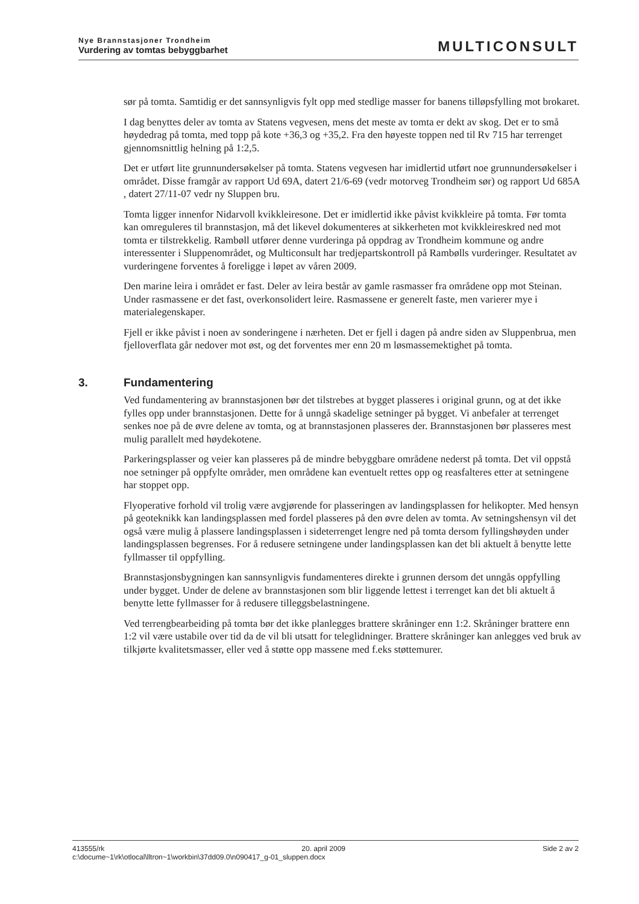Nye Brannstasjoner Trondheim
Vurdering av tomtas bebyggbarhet
MULTICONSULT
sør på tomta. Samtidig er det sannsynligvis fylt opp med stedlige masser for banens tilløpsfylling mot brokaret.
I dag benyttes deler av tomta av Statens vegvesen, mens det meste av tomta er dekt av skog. Det er to små høydedrag på tomta, med topp på kote +36,3 og +35,2. Fra den høyeste toppen ned til Rv 715 har terrenget gjennomsnittlig helning på 1:2,5.
Det er utført lite grunnundersøkelser på tomta. Statens vegvesen har imidlertid utført noe grunnundersøkelser i området. Disse framgår av rapport Ud 69A, datert 21/6-69 (vedr motorveg Trondheim sør) og rapport Ud 685A , datert 27/11-07 vedr ny Sluppen bru.
Tomta ligger innenfor Nidarvoll kvikkleiresone. Det er imidlertid ikke påvist kvikkleire på tomta. Før tomta kan omreguleres til brannstasjon, må det likevel dokumenteres at sikkerheten mot kvikkleireskred ned mot tomta er tilstrekkelig. Rambøll utfører denne vurderinga på oppdrag av Trondheim kommune og andre interessenter i Sluppenområdet, og Multiconsult har tredjepartskontroll på Rambølls vurderinger. Resultatet av vurderingene forventes å foreligge i løpet av våren 2009.
Den marine leira i området er fast. Deler av leira består av gamle rasmasser fra områdene opp mot Steinan. Under rasmassene er det fast, overkonsolidert leire. Rasmassene er generelt faste, men varierer mye i materialegenskaper.
Fjell er ikke påvist i noen av sonderingene i nærheten. Det er fjell i dagen på andre siden av Sluppenbrua, men fjelloverflata går nedover mot øst, og det forventes mer enn 20 m løsmassemektighet på tomta.
3. Fundamentering
Ved fundamentering av brannstasjonen bør det tilstrebes at bygget plasseres i original grunn, og at det ikke fylles opp under brannstasjonen. Dette for å unngå skadelige setninger på bygget. Vi anbefaler at terrenget senkes noe på de øvre delene av tomta, og at brannstasjonen plasseres der. Brannstasjonen bør plasseres mest mulig parallelt med høydekotene.
Parkeringsplasser og veier kan plasseres på de mindre bebyggbare områdene nederst på tomta. Det vil oppstå noe setninger på oppfylte områder, men områdene kan eventuelt rettes opp og reasfalteres etter at setningene har stoppet opp.
Flyoperative forhold vil trolig være avgjørende for plasseringen av landingsplassen for helikopter. Med hensyn på geoteknikk kan landingsplassen med fordel plasseres på den øvre delen av tomta. Av setningshensyn vil det også være mulig å plassere landingsplassen i sideterrenget lengre ned på tomta dersom fyllingshøyden under landingsplassen begrenses. For å redusere setningene under landingsplassen kan det bli aktuelt å benytte lette fyllmasser til oppfylling.
Brannstasjonsbygningen kan sannsynligvis fundamenteres direkte i grunnen dersom det unngås oppfylling under bygget. Under de delene av brannstasjonen som blir liggende lettest i terrenget kan det bli aktuelt å benytte lette fyllmasser for å redusere tilleggsbelastningene.
Ved terrengbearbeiding på tomta bør det ikke planlegges brattere skråninger enn 1:2. Skråninger brattere enn 1:2 vil være ustabile over tid da de vil bli utsatt for teleglidninger. Brattere skråninger kan anlegges ved bruk av tilkjørte kvalitetsmasser, eller ved å støtte opp massene med f.eks støttemurer.
413555/rk 20. april 2009 Side 2 av 2
c:\docume~1\rk\otlocal\lltron~1\workbin\37dd09.0\n090417_g-01_sluppen.docx